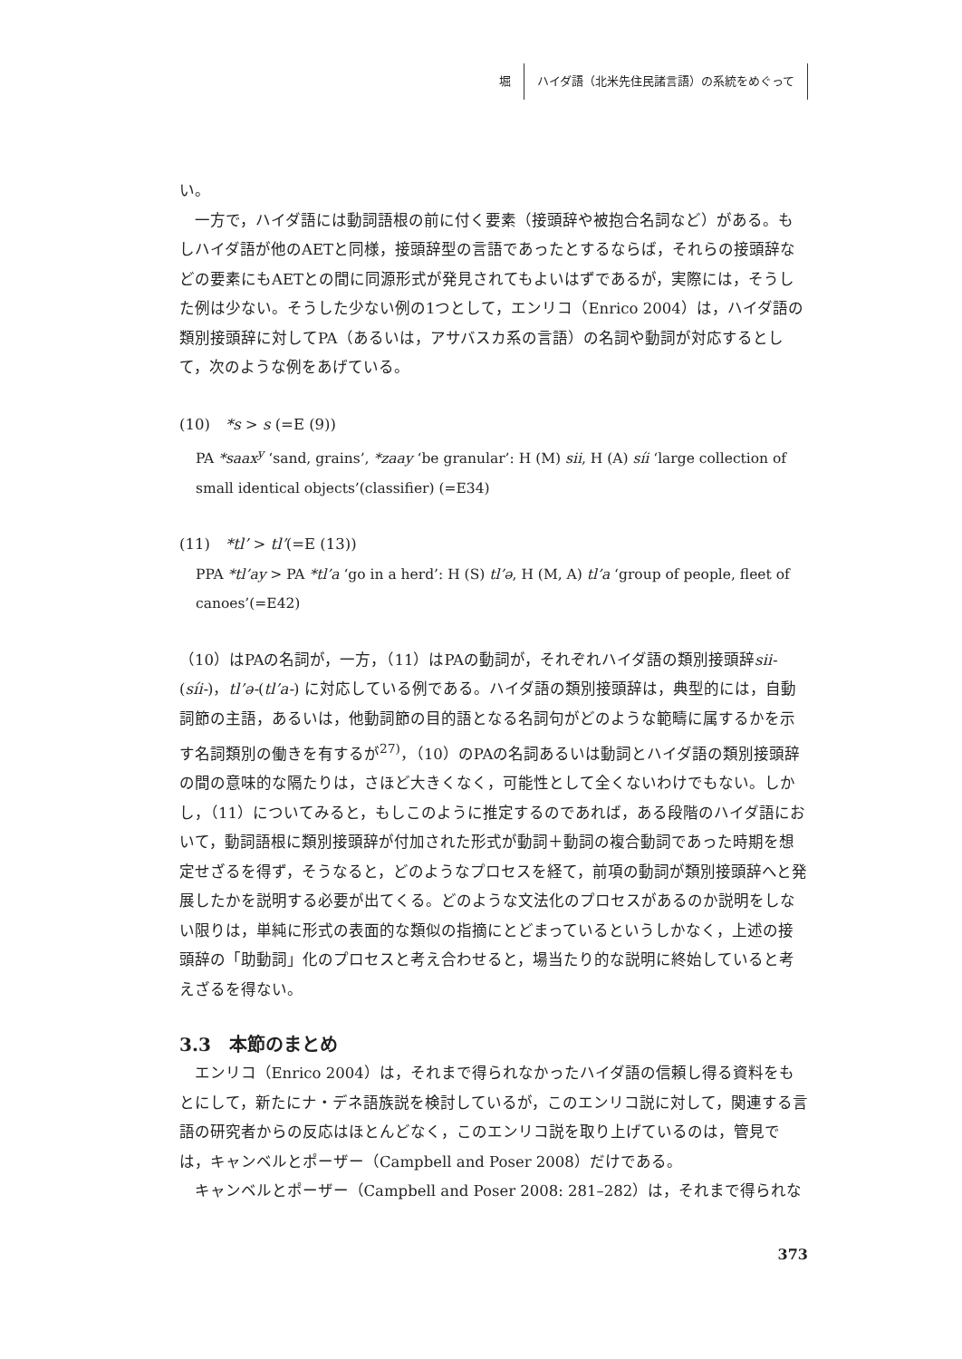堀 ハイダ語（北米先住民諸言語）の系統をめぐって
い。
一方で，ハイダ語には動詞語根の前に付く要素（接頭辞や被抱合名詞など）がある。もしハイダ語が他のAETと同様，接頭辞型の言語であったとするならば，それらの接頭辞などの要素にもAETとの間に同源形式が発見されてもよいはずであるが，実際には，そうした例は少ない。そうした少ない例の1つとして，エンリコ（Enrico 2004）は，ハイダ語の類別接頭辞に対してPA（あるいは，アサバスカ系の言語）の名詞や動詞が対応するとして，次のような例をあげている。
(10)　*s > s (=E (9))
PA *saax<sup>y</sup> ‘sand, grains’, *zaay ‘be granular’: H (M) sii, H (A) síi ‘large collection of small identical objects’(classifier) (=E34)
(11)　*tl’ > tl’(=E (13))
PPA *tl’ay > PA *tl’a ‘go in a herd’: H (S) tl’ə, H (M, A) tl’a ‘group of people, fleet of canoes’(=E42)
（10）はPAの名詞が，一方，（11）はPAの動詞が，それぞれハイダ語の類別接頭辞sii-(síi-)，tl’ə-(tl’a-) に対応している例である。ハイダ語の類別接頭辞は，典型的には，自動詞節の主語，あるいは，他動詞節の目的語となる名詞句がどのような範疇に属するかを示す名詞類別の働きを有するが<sup>27)</sup>，（10）のPAの名詞あるいは動詞とハイダ語の類別接頭辞の間の意味的な隔たりは，さほど大きくなく，可能性として全くないわけでもない。しかし，（11）についてみると，もしこのように推定するのであれば，ある段階のハイダ語において，動詞語根に類別接頭辞が付加された形式が動詞＋動詞の複合動詞であった時期を想定せざるを得ず，そうなると，どのようなプロセスを経て，前項の動詞が類別接頭辞へと発展したかを説明する必要が出てくる。どのような文法化のプロセスがあるのか説明をしない限りは，単純に形式の表面的な類似の指摘にとどまっているというしかなく，上述の接頭辞の「助動詞」化のプロセスと考え合わせると，場当たり的な説明に終始していると考えざるを得ない。
3.3　本節のまとめ
エンリコ（Enrico 2004）は，それまで得られなかったハイダ語の信頼し得る資料をもとにして，新たにナ・デネ語族説を検討しているが，このエンリコ説に対して，関連する言語の研究者からの反応はほとんどなく，このエンリコ説を取り上げているのは，管見では，キャンベルとポーザー（Campbell and Poser 2008）だけである。
キャンベルとポーザー（Campbell and Poser 2008: 281–282）は，それまで得られな
373